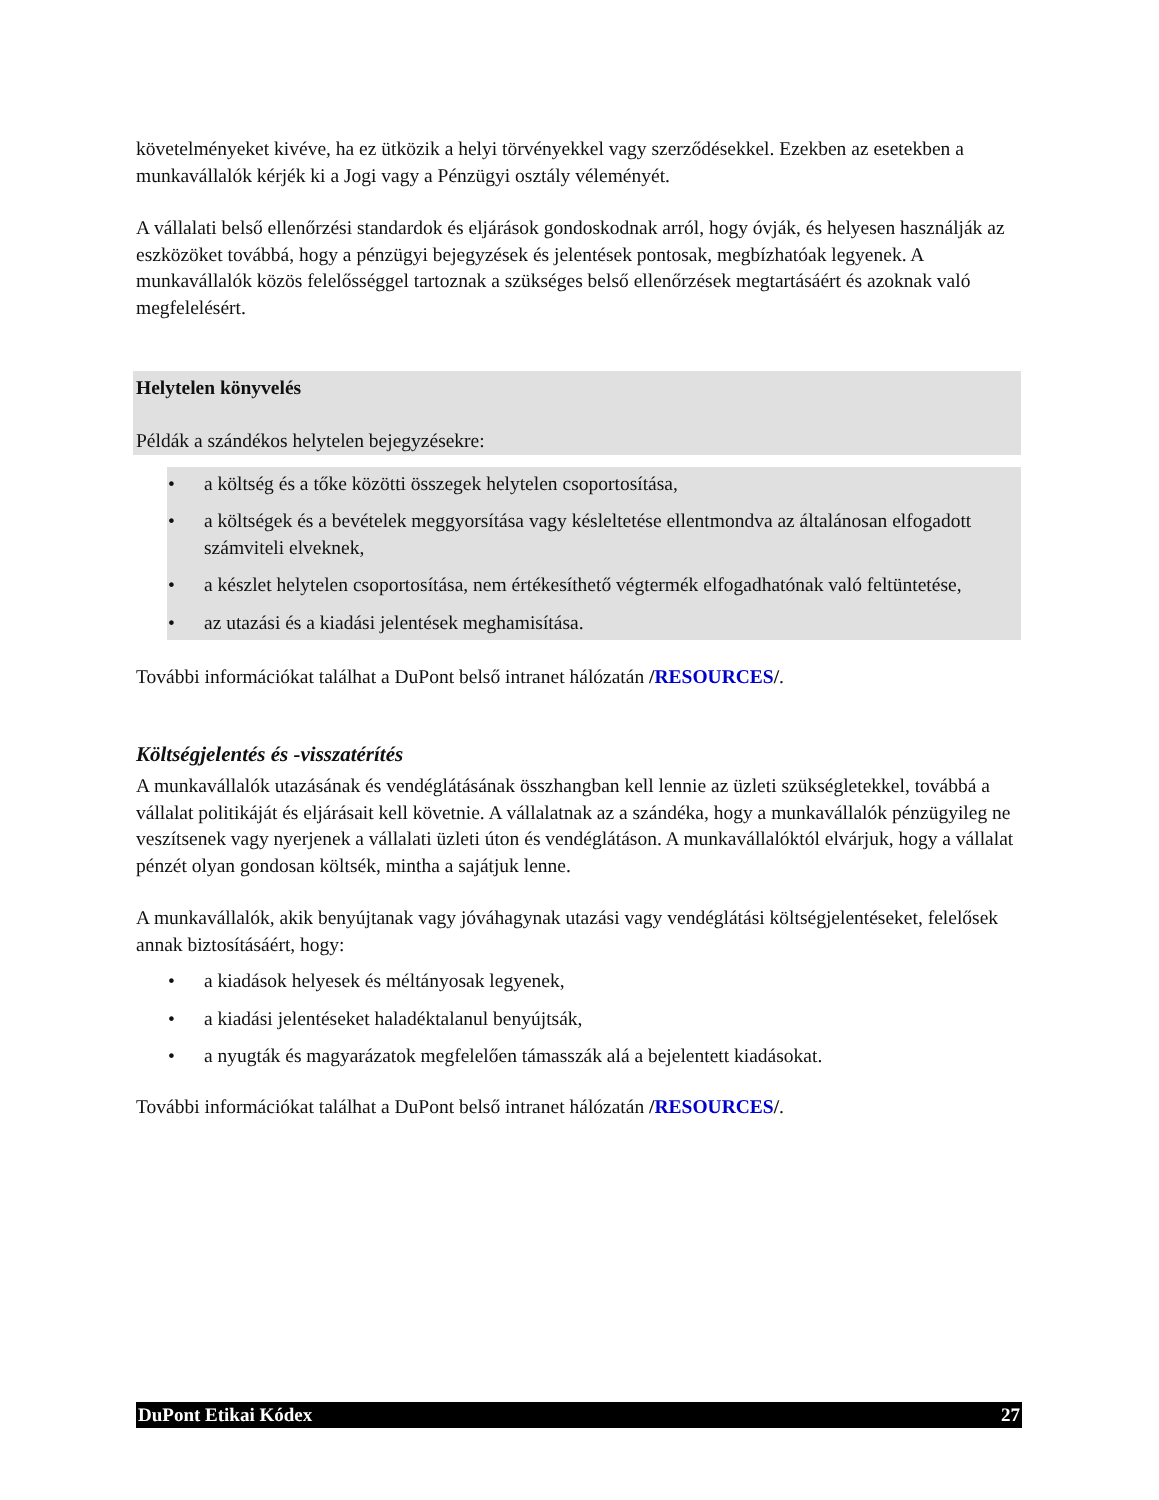követelményeket kivéve, ha ez ütközik a helyi törvényekkel vagy szerződésekkel. Ezekben az esetekben a munkavállalók kérjék ki a Jogi vagy a Pénzügyi osztály véleményét.
A vállalati belső ellenőrzési standardok és eljárások gondoskodnak arról, hogy óvják, és helyesen használják az eszközöket továbbá, hogy a pénzügyi bejegyzések és jelentések pontosak, megbízhatóak legyenek. A munkavállalók közös felelősséggel tartoznak a szükséges belső ellenőrzések megtartásáért és azoknak való megfelelésért.
Helytelen könyvelés
Példák a szándékos helytelen bejegyzésekre:
• a költség és a tőke közötti összegek helytelen csoportosítása,
• a költségek és a bevételek meggyorsítása vagy késleltetése ellentmondva az általánosan elfogadott számviteli elveknek,
• a készlet helytelen csoportosítása, nem értékesíthető végtermék elfogadhatónak való feltüntetése,
• az utazási és a kiadási jelentések meghamisítása.
További információkat találhat a DuPont belső intranet hálózatán /RESOURCES/.
Költségjelentés és -visszatérítés
A munkavállalók utazásának és vendéglátásának összhangban kell lennie az üzleti szükségletekkel, továbbá a vállalat politikáját és eljárásait kell követnie. A vállalatnak az a szándéka, hogy a munkavállalók pénzügyileg ne veszítsenek vagy nyerjenek a vállalati üzleti úton és vendéglátáson. A munkavállalóktól elvárjuk, hogy a vállalat pénzét olyan gondosan költsék, mintha a sajátjuk lenne.
A munkavállalók, akik benyújtanak vagy jóváhagynak utazási vagy vendéglátási költségjelentéseket, felelősek annak biztosításáért, hogy:
• a kiadások helyesek és méltányosak legyenek,
• a kiadási jelentéseket haladéktalanul benyújtsák,
• a nyugták és magyarázatok megfelelően támasszák alá a bejelentett kiadásokat.
További információkat találhat a DuPont belső intranet hálózatán /RESOURCES/.
DuPont Etikai Kódex 27